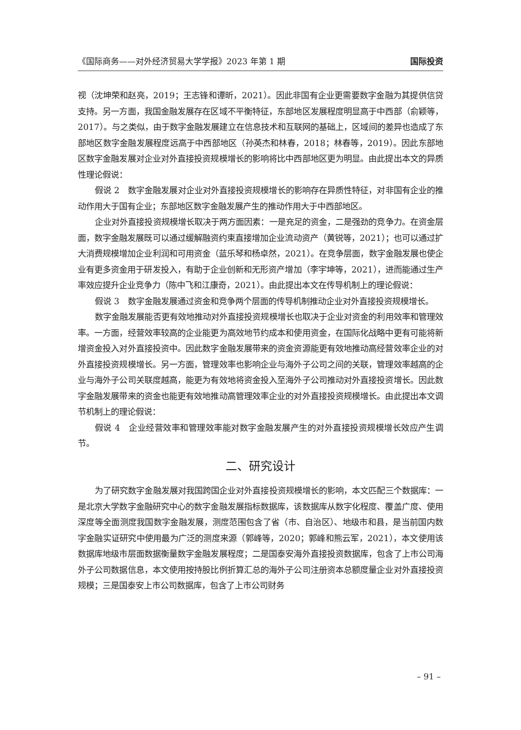《国际商务——对外经济贸易大学学报》2023 年第 1 期 国际投资
视（沈坤荣和赵亮，2019；王志锋和谭昕，2021）。因此非国有企业更需要数字金融为其提供信贷支持。另一方面，我国金融发展存在区域不平衡特征，东部地区发展程度明显高于中西部（俞颖等，2017）。与之类似，由于数字金融发展建立在信息技术和互联网的基础上，区域间的差异也造成了东部地区数字金融发展程度远高于中西部地区（孙英杰和林春，2018；林春等，2019）。因此东部地区数字金融发展对企业对外直接投资规模增长的影响将比中西部地区更为明显。由此提出本文的异质性理论假说：
假说 2　数字金融发展对企业对外直接投资规模增长的影响存在异质性特征，对非国有企业的推动作用大于国有企业；东部地区数字金融发展产生的推动作用大于中西部地区。
企业对外直接投资规模增长取决于两方面因素：一是充足的资金，二是强劲的竞争力。在资金层面，数字金融发展既可以通过缓解融资约束直接增加企业流动资产（黄锐等，2021）；也可以通过扩大消费规模增加企业利润和可用资金（蓝乐琴和杨卓然，2021）。在竞争层面，数字金融发展也使企业有更多资金用于研发投入，有助于企业创新和无形资产增加（李宇坤等，2021），进而能通过生产率效应提升企业竞争力（陈中飞和江康奇，2021）。由此提出本文在传导机制上的理论假说：
假说 3　数字金融发展通过资金和竞争两个层面的传导机制推动企业对外直接投资规模增长。
数字金融发展能否更有效地推动对外直接投资规模增长也取决于企业对资金的利用效率和管理效率。一方面，经营效率较高的企业能更为高效地节约成本和使用资金，在国际化战略中更有可能将新增资金投入对外直接投资中。因此数字金融发展带来的资金资源能更有效地推动高经营效率企业的对外直接投资规模增长。另一方面，管理效率也影响企业与海外子公司之间的关联，管理效率越高的企业与海外子公司关联度越高，能更为有效地将资金投入至海外子公司推动对外直接投资增长。因此数字金融发展带来的资金也能更有效地推动高管理效率企业的对外直接投资规模增长。由此提出本文调节机制上的理论假说：
假说 4　企业经营效率和管理效率能对数字金融发展产生的对外直接投资规模增长效应产生调节。
二、研究设计
为了研究数字金融发展对我国跨国企业对外直接投资规模增长的影响，本文匹配三个数据库：一是北京大学数字金融研究中心的数字金融发展指标数据库，该数据库从数字化程度、覆盖广度、使用深度等全面测度我国数字金融发展，测度范围包含了省（市、自治区）、地级市和县，是当前国内数字金融实证研究中使用最为广泛的测度来源（郭峰等，2020；郭峰和熊云军，2021），本文使用该数据库地级市层面数据衡量数字金融发展程度；二是国泰安海外直接投资数据库，包含了上市公司海外子公司数据信息，本文使用按持股比例折算汇总的海外子公司注册资本总额度量企业对外直接投资规模；三是国泰安上市公司数据库，包含了上市公司财务
– 91 –